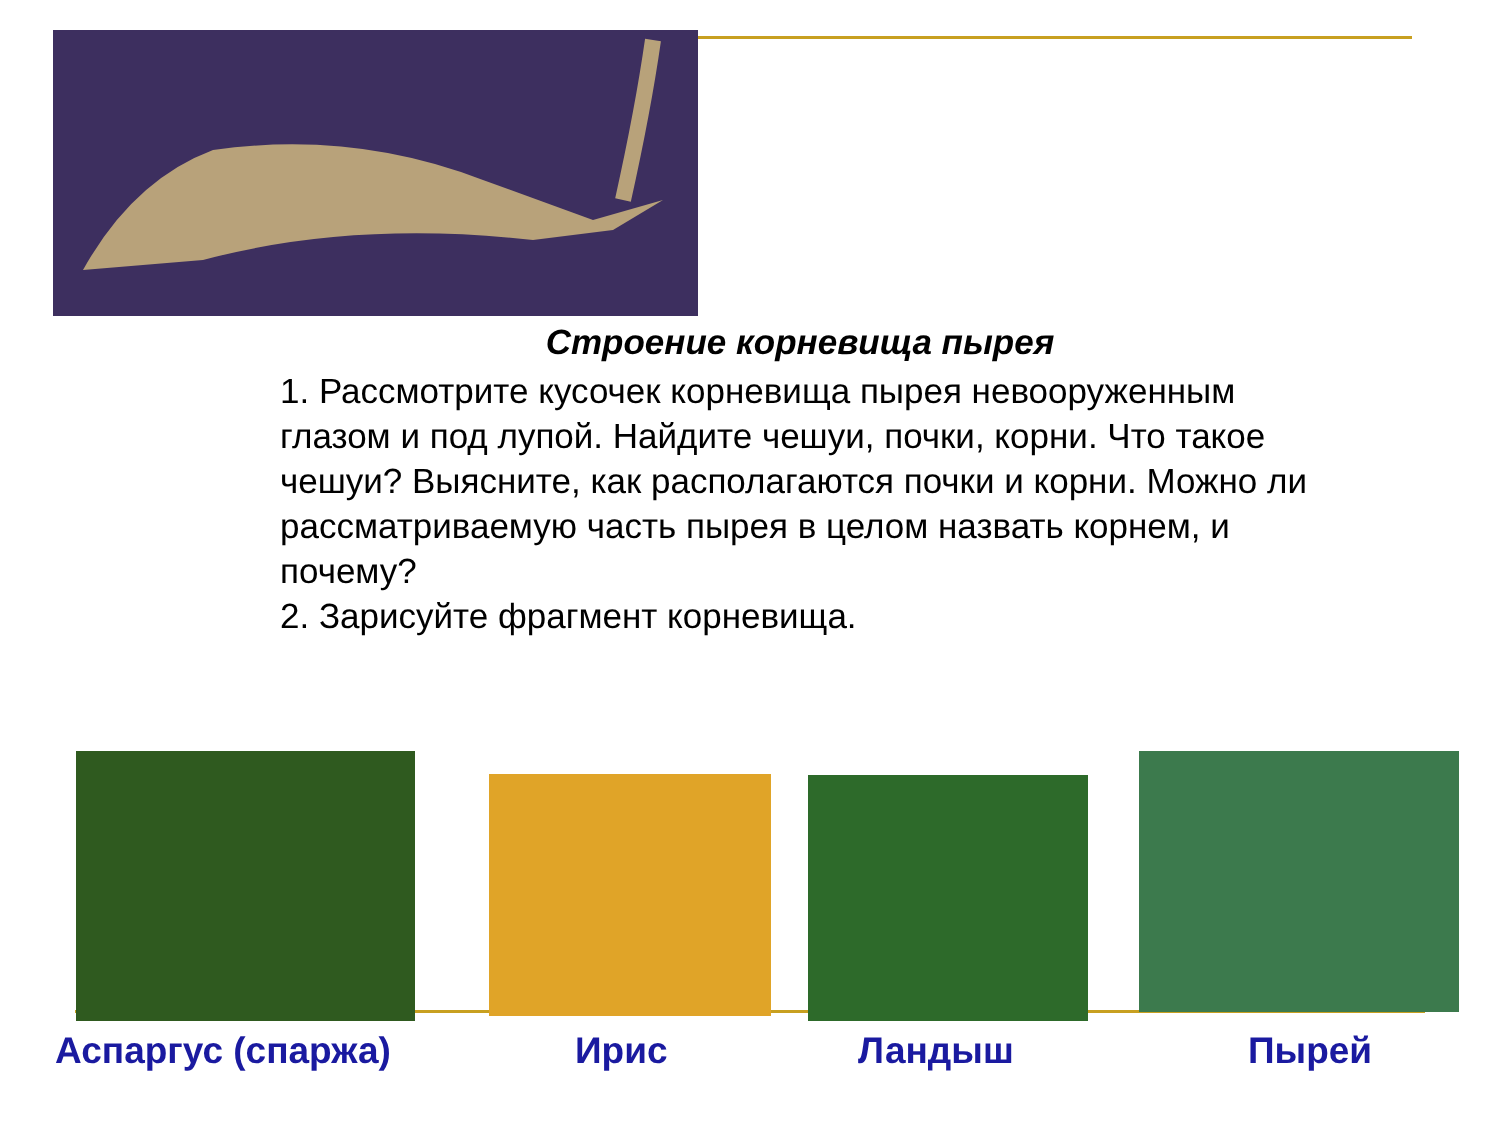Строение корневища пырея
1. Рассмотрите кусочек корневища пырея невооруженным глазом и под лупой. Найдите чешуи, почки, корни. Что такое чешуи? Выясните, как располагаются почки и корни. Можно ли рассматриваемую часть пырея в целом назвать корнем, и почему?
2. Зарисуйте фрагмент корневища.
Аспаргус (спаржа) Ирис Ландыш Пырей